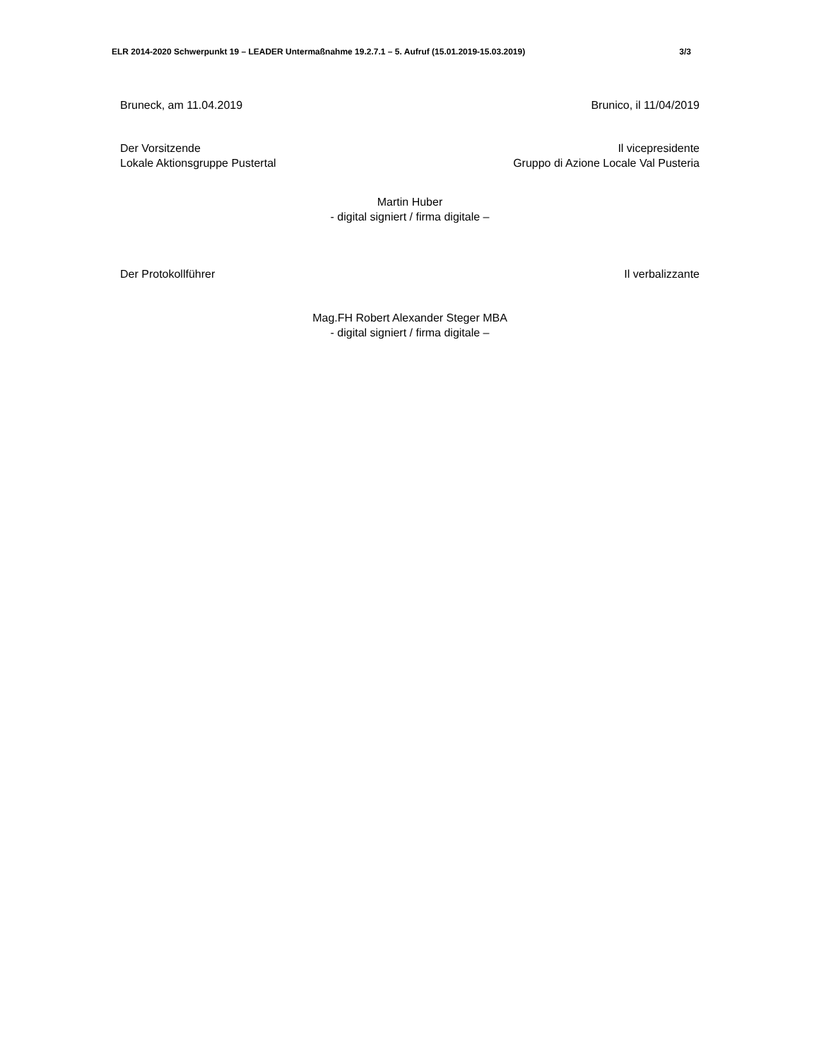ELR 2014-2020 Schwerpunkt 19 – LEADER Untermaßnahme 19.2.7.1 – 5. Aufruf (15.01.2019-15.03.2019) 3/3
Bruneck, am 11.04.2019 Brunico, il 11/04/2019
Der Vorsitzende
Lokale Aktionsgruppe Pustertal
Il vicepresidente
Gruppo di Azione Locale Val Pusteria
Martin Huber
- digital signiert / firma digitale –
Der Protokollführer Il verbalizzante
Mag.FH Robert Alexander Steger MBA
- digital signiert / firma digitale –